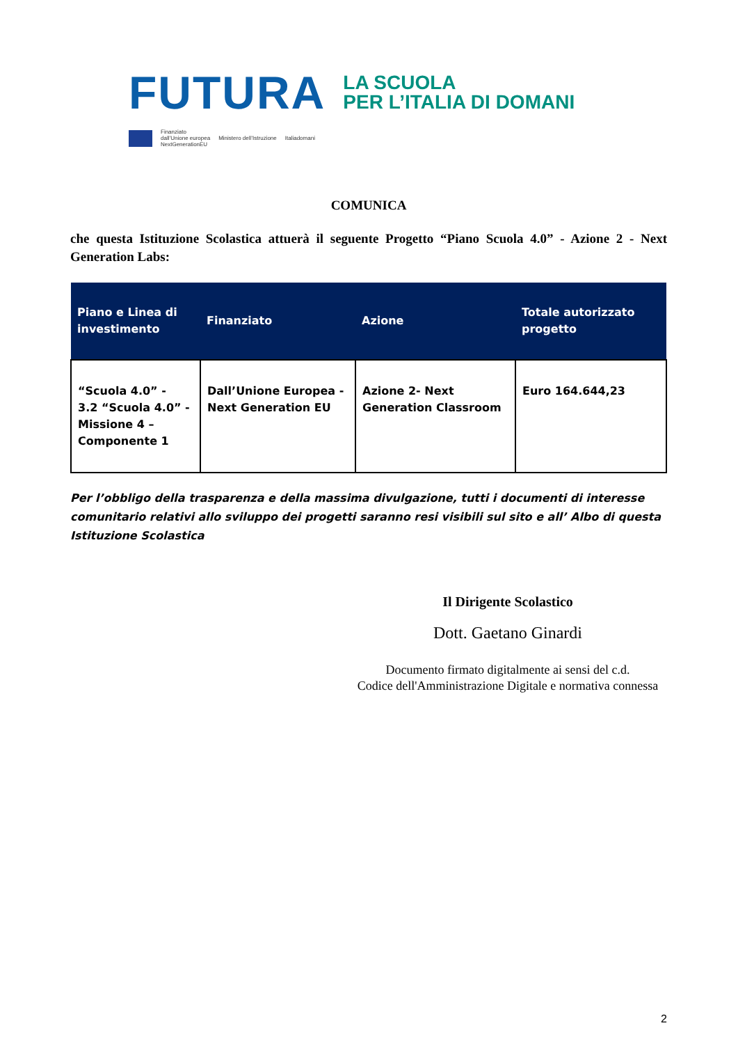FUTURA LA SCUOLA
PER L’ITALIA DI DOMANI
Finanziato
dall’Unione europea
NextGenerationEU Ministero dell’Istruzione Italiadomani
COMUNICA
che questa Istituzione Scolastica attuerà il seguente Progetto “Piano Scuola 4.0” - Azione 2 - Next Generation Labs:
| Piano e Linea di investimento | Finanziato | Azione | Totale autorizzato progetto |
| --- | --- | --- | --- |
| “Scuola 4.0” - 3.2 “Scuola 4.0” - Missione 4 – Componente 1 | Dall’Unione Europea - Next Generation EU | Azione 2- Next Generation Classroom | Euro 164.644,23 |
Per l’obbligo della trasparenza e della massima divulgazione, tutti i documenti di interesse comunitario relativi allo sviluppo dei progetti saranno resi visibili sul sito e all’ Albo di questa Istituzione Scolastica
Il Dirigente Scolastico
Dott. Gaetano Ginardi
Documento firmato digitalmente ai sensi del c.d.
Codice dell'Amministrazione Digitale e normativa connessa
2